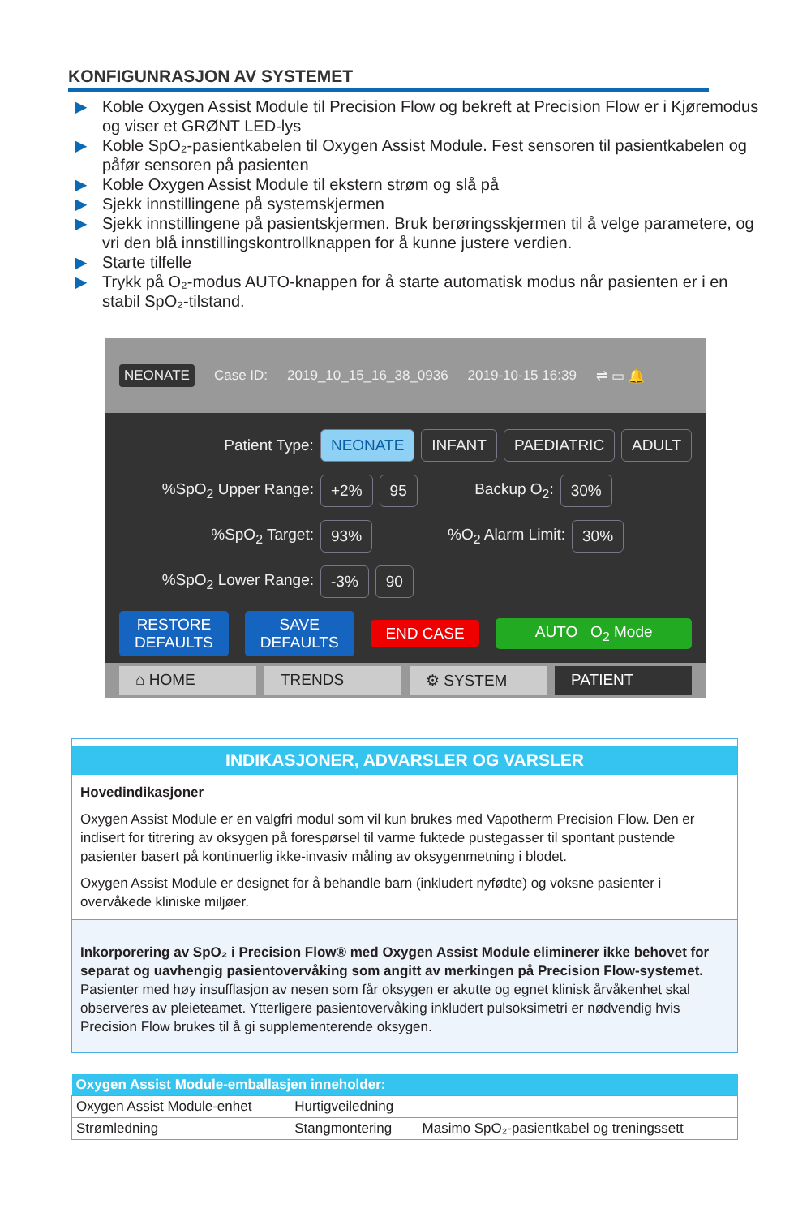KONFIGUNRASJON AV SYSTEMET
▶ Koble Oxygen Assist Module til Precision Flow og bekreft at Precision Flow er i Kjøremodus og viser et GRØNT LED-lys
▶ Koble SpO₂-pasientkabelen til Oxygen Assist Module. Fest sensoren til pasientkabelen og påfør sensoren på pasienten
▶ Koble Oxygen Assist Module til ekstern strøm og slå på
▶ Sjekk innstillingene på systemskjermen
▶ Sjekk innstillingene på pasientskjermen. Bruk berøringsskjermen til å velge parametere, og vri den blå innstillingskontrollknappen for å kunne justere verdien.
▶ Starte tilfelle
▶ Trykk på O₂-modus AUTO-knappen for å starte automatisk modus når pasienten er i en stabil SpO₂-tilstand.
NEONATE Case ID: 2019_10_15_16_38_0936 2019-10-15 16:39 ⇌ ▭ 🔔
Patient Type: NEONATE INFANT PAEDIATRIC ADULT
%SpO<sub>2</sub> Upper Range: +2% 95 Backup O<sub>2</sub>: 30%
%SpO<sub>2</sub> Target: 93%%O<sub>2</sub> Alarm Limit: 30%
%SpO<sub>2</sub> Lower Range: -3% 90
RESTORE DEFAULTS SAVE DEFAULTS END CASE AUTO O<sub>2</sub> Mode
⌂ HOME TRENDS ⚙ SYSTEM PATIENT
INDIKASJONER, ADVARSLER OG VARSLER
Hovedindikasjoner
Oxygen Assist Module er en valgfri modul som vil kun brukes med Vapotherm Precision Flow. Den er indisert for titrering av oksygen på forespørsel til varme fuktede pustegasser til spontant pustende pasienter basert på kontinuerlig ikke-invasiv måling av oksygenmetning i blodet.
Oxygen Assist Module er designet for å behandle barn (inkludert nyfødte) og voksne pasienter i overvåkede kliniske miljøer.
Inkorporering av SpO₂ i Precision Flow® med Oxygen Assist Module eliminerer ikke behovet for separat og uavhengig pasientovervåking som angitt av merkingen på Precision Flow-systemet. Pasienter med høy insufflasjon av nesen som får oksygen er akutte og egnet klinisk årvåkenhet skal observeres av pleieteamet. Ytterligere pasientovervåking inkludert pulsoksimetri er nødvendig hvis Precision Flow brukes til å gi supplementerende oksygen.
| Oxygen Assist Module-emballasjen inneholder: | | |
| --- | --- | --- |
| Oxygen Assist Module-enhet | Hurtigveiledning | |
| Strømledning | Stangmontering | Masimo SpO₂-pasientkabel og treningssett |